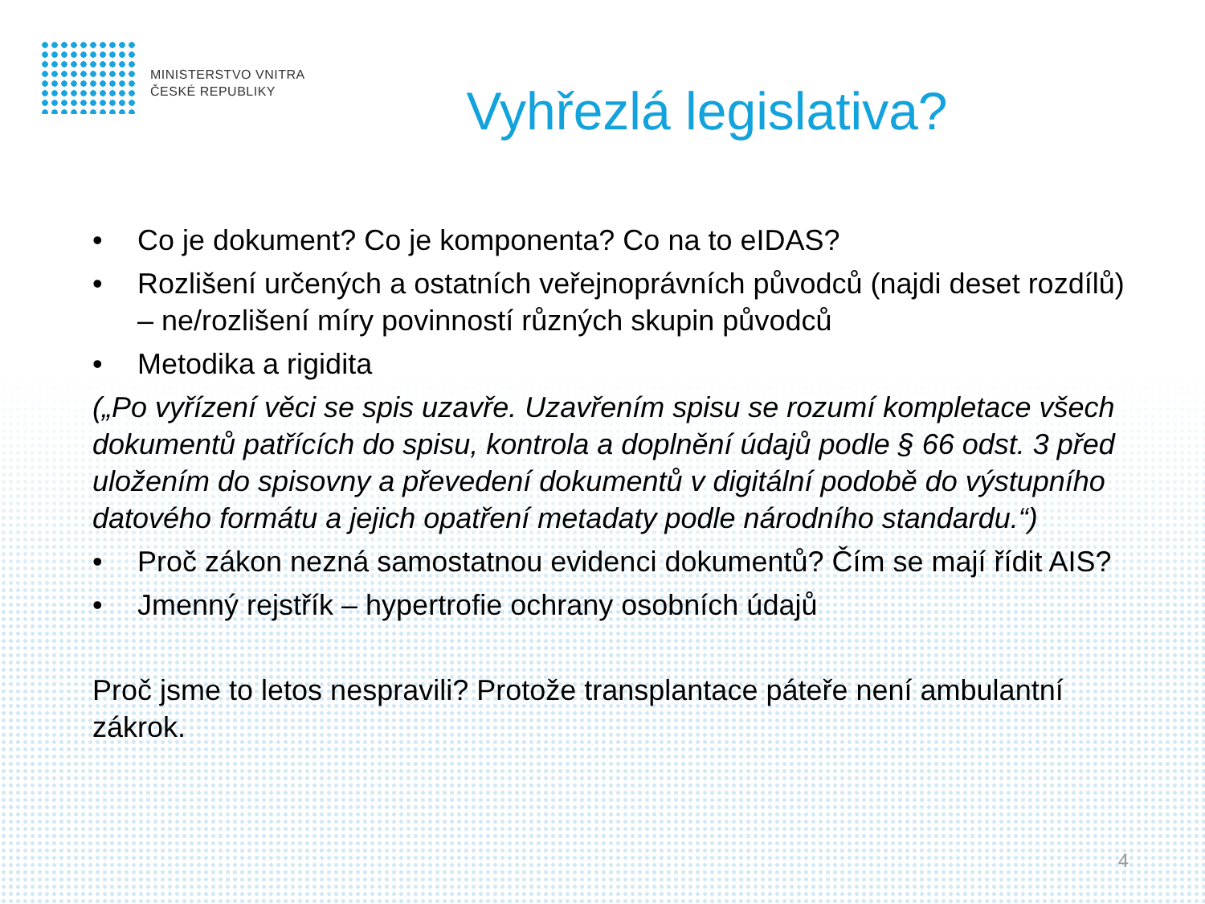MINISTERSTVO VNITRA
ČESKÉ REPUBLIKY
Vyhřezlá legislativa?
• Co je dokument? Co je komponenta? Co na to eIDAS?
• Rozlišení určených a ostatních veřejnoprávních původců (najdi deset rozdílů) – ne/rozlišení míry povinností různých skupin původců
• Metodika a rigidita
(„Po vyřízení věci se spis uzavře. Uzavřením spisu se rozumí kompletace všech dokumentů patřících do spisu, kontrola a doplnění údajů podle § 66 odst. 3 před uložením do spisovny a převedení dokumentů v digitální podobě do výstupního datového formátu a jejich opatření metadaty podle národního standardu.“)
• Proč zákon nezná samostatnou evidenci dokumentů? Čím se mají řídit AIS?
• Jmenný rejstřík – hypertrofie ochrany osobních údajů
Proč jsme to letos nespravili? Protože transplantace páteře není ambulantní zákrok.
4